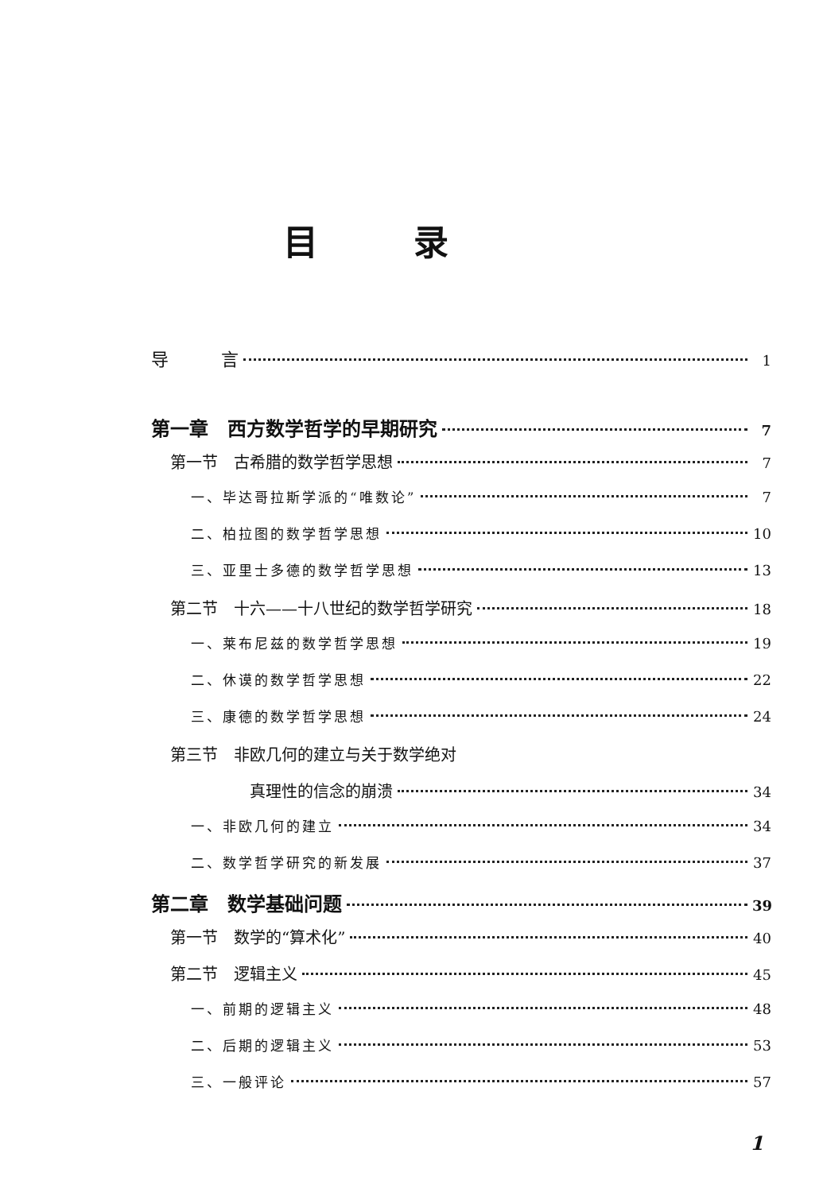目录
导　　　言 1
第一章　西方数学哲学的早期研究 7
第一节　古希腊的数学哲学思想 7
一、毕达哥拉斯学派的“唯数论” 7
二、柏拉图的数学哲学思想 10
三、亚里士多德的数学哲学思想 13
第二节　十六——十八世纪的数学哲学研究 18
一、莱布尼兹的数学哲学思想 19
二、休谟的数学哲学思想 22
三、康德的数学哲学思想 24
第三节　非欧几何的建立与关于数学绝对
真理性的信念的崩溃 34
一、非欧几何的建立 34
二、数学哲学研究的新发展 37
第二章　数学基础问题 39
第一节　数学的“算术化” 40
第二节　逻辑主义 45
一、前期的逻辑主义 48
二、后期的逻辑主义 53
三、一般评论 57
1